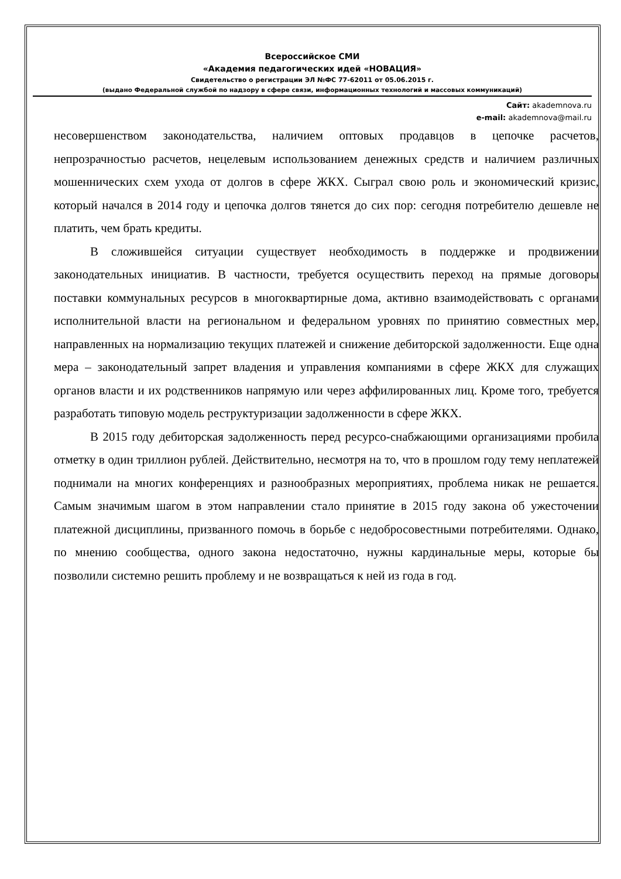Всероссийское СМИ
«Академия педагогических идей «НОВАЦИЯ»
Свидетельство о регистрации ЭЛ №ФС 77-62011 от 05.06.2015 г.
(выдано Федеральной службой по надзору в сфере связи, информационных технологий и массовых коммуникаций)
Сайт: akademnova.ru
e-mail: akademnova@mail.ru
несовершенством законодательства, наличием оптовых продавцов в цепочке расчетов, непрозрачностью расчетов, нецелевым использованием денежных средств и наличием различных мошеннических схем ухода от долгов в сфере ЖКХ. Сыграл свою роль и экономический кризис, который начался в 2014 году и цепочка долгов тянется до сих пор: сегодня потребителю дешевле не платить, чем брать кредиты.
В сложившейся ситуации существует необходимость в поддержке и продвижении законодательных инициатив. В частности, требуется осуществить переход на прямые договоры поставки коммунальных ресурсов в многоквартирные дома, активно взаимодействовать с органами исполнительной власти на региональном и федеральном уровнях по принятию совместных мер, направленных на нормализацию текущих платежей и снижение дебиторской задолженности. Еще одна мера – законодательный запрет владения и управления компаниями в сфере ЖКХ для служащих органов власти и их родственников напрямую или через аффилированных лиц. Кроме того, требуется разработать типовую модель реструктуризации задолженности в сфере ЖКХ.
В 2015 году дебиторская задолженность перед ресурсо-снабжающими организациями пробила отметку в один триллион рублей. Действительно, несмотря на то, что в прошлом году тему неплатежей поднимали на многих конференциях и разнообразных мероприятиях, проблема никак не решается. Самым значимым шагом в этом направлении стало принятие в 2015 году закона об ужесточении платежной дисциплины, призванного помочь в борьбе с недобросовестными потребителями. Однако, по мнению сообщества, одного закона недостаточно, нужны кардинальные меры, которые бы позволили системно решить проблему и не возвращаться к ней из года в год.